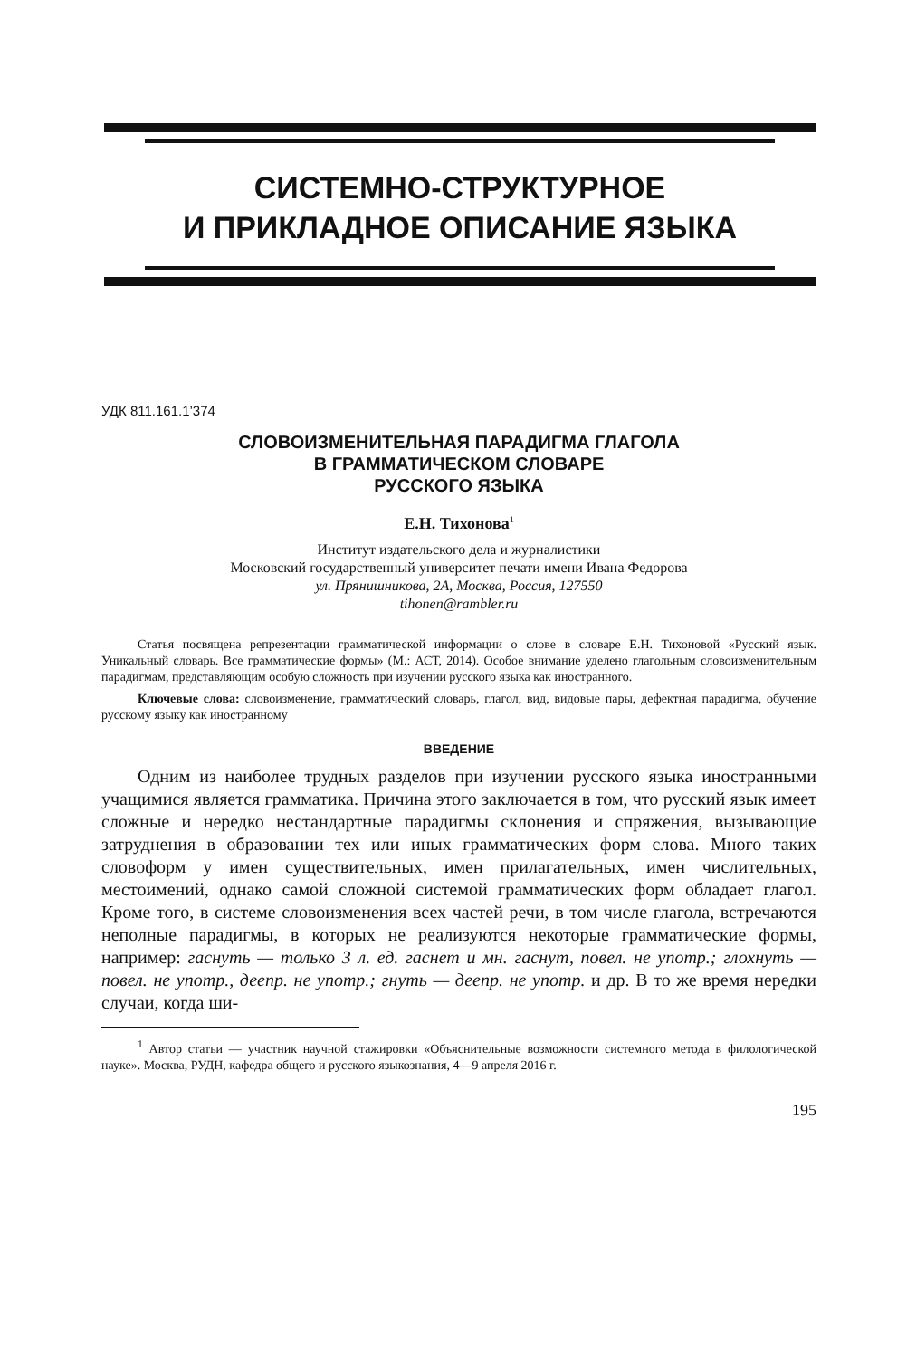СИСТЕМНО-СТРУКТУРНОЕ
И ПРИКЛАДНОЕ ОПИСАНИЕ ЯЗЫКА
УДК 811.161.1’374
СЛОВОИЗМЕНИТЕЛЬНАЯ ПАРАДИГМА ГЛАГОЛА
В ГРАММАТИЧЕСКОМ СЛОВАРЕ
РУССКОГО ЯЗЫКА
Е.Н. Тихонова<sup>1</sup>
Институт издательского дела и журналистики
Московский государственный университет печати имени Ивана Федорова
ул. Прянишникова, 2А, Москва, Россия, 127550
tihonen@rambler.ru
Статья посвящена репрезентации грамматической информации о слове в словаре Е.Н. Тихоновой «Русский язык. Уникальный словарь. Все грамматические формы» (М.: АСТ, 2014). Особое внимание уделено глагольным словоизменительным парадигмам, представляющим особую сложность при изучении русского языка как иностранного.
Ключевые слова: словоизменение, грамматический словарь, глагол, вид, видовые пары, дефектная парадигма, обучение русскому языку как иностранному
ВВЕДЕНИЕ
Одним из наиболее трудных разделов при изучении русского языка иностранными учащимися является грамматика. Причина этого заключается в том, что русский язык имеет сложные и нередко нестандартные парадигмы склонения и спряжения, вызывающие затруднения в образовании тех или иных грамматических форм слова. Много таких словоформ у имен существительных, имен прилагательных, имен числительных, местоимений, однако самой сложной системой грамматических форм обладает глагол. Кроме того, в системе словоизменения всех частей речи, в том числе глагола, встречаются неполные парадигмы, в которых не реализуются некоторые грамматические формы, например: гаснуть — только 3 л. ед. гаснет и мн. гаснут, повел. не употр.; глохнуть — повел. не употр., деепр. не употр.; гнуть — деепр. не употр. и др. В то же время нередки случаи, когда ши-
<sup>1</sup> Автор статьи — участник научной стажировки «Объяснительные возможности системного метода в филологической науке». Москва, РУДН, кафедра общего и русского языкознания, 4—9 апреля 2016 г.
195